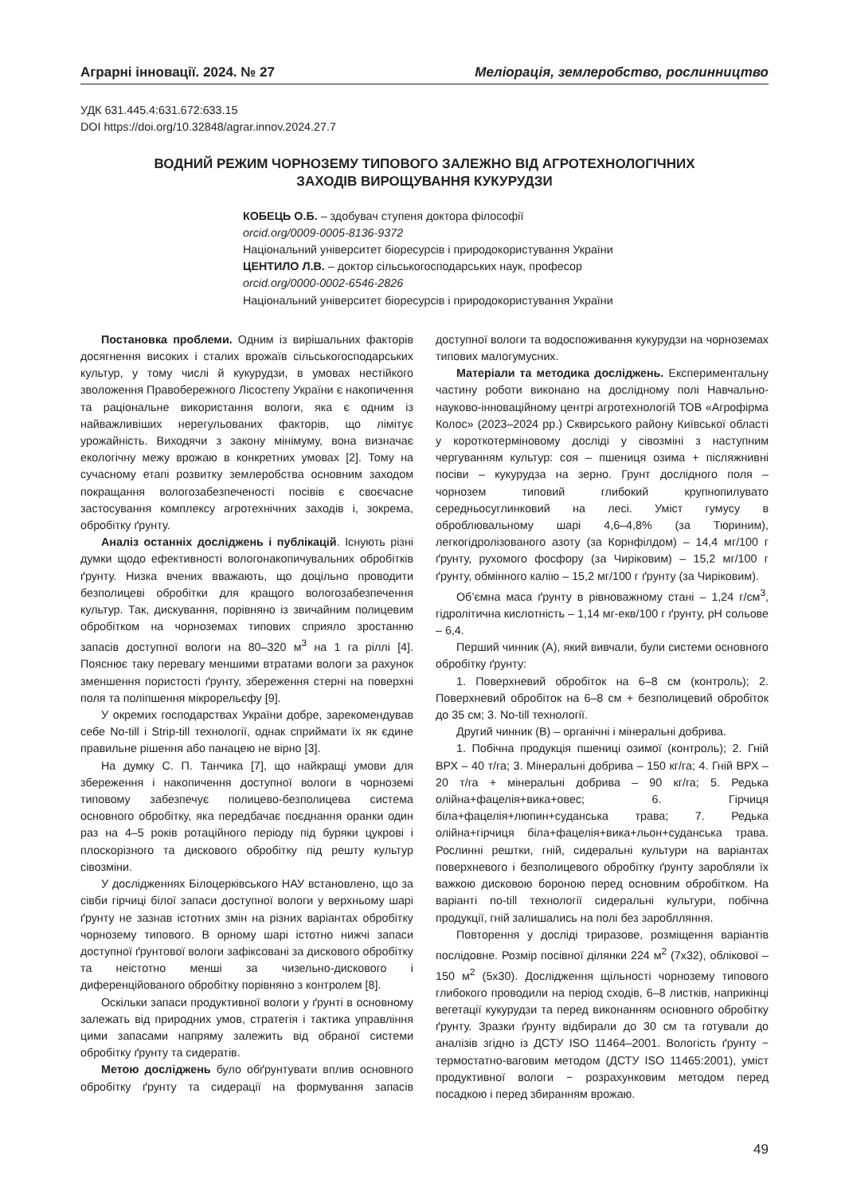Аграрні інновації. 2024. № 27 Меліорація, землеробство, рослинництво
УДК 631.445.4:631.672:633.15
DOI https://doi.org/10.32848/agrar.innov.2024.27.7
ВОДНИЙ РЕЖИМ ЧОРНОЗЕМУ ТИПОВОГО ЗАЛЕЖНО ВІД АГРОТЕХНОЛОГІЧНИХ
ЗАХОДІВ ВИРОЩУВАННЯ КУКУРУДЗИ
КОБЕЦЬ О.Б. – здобувач ступеня доктора філософії
orcid.org/0009-0005-8136-9372
Національний університет біоресурсів і природокористування України
ЦЕНТИЛО Л.В. – доктор сільськогосподарських наук, професор
orcid.org/0000-0002-6546-2826
Національний університет біоресурсів і природокористування України
Постановка проблеми. Одним із вирішальних факторів досягнення високих і сталих врожаїв сільськогосподарських культур, у тому числі й кукурудзи, в умовах нестійкого зволоження Правобережного Лісостепу України є накопичення та раціональне використання вологи, яка є одним із найважливіших нерегульованих факторів, що лімітує урожайність. Виходячи з закону мінімуму, вона визначає екологічну межу врожаю в конкретних умовах [2]. Тому на сучасному етапі розвитку землеробства основним заходом покращання вологозабезпеченості посівів є своєчасне застосування комплексу агротехнічних заходів і, зокрема, обробітку ґрунту.
Аналіз останніх досліджень і публікацій. Існують різні думки щодо ефективності вологонакопичувальних обробітків ґрунту. Низка вчених вважають, що доцільно проводити безполицеві обробітки для кращого вологозабезпечення культур. Так, дискування, порівняно із звичайним полицевим обробітком на чорноземах типових сприяло зростанню запасів доступної вологи на 80–320 м<sup>3</sup> на 1 га ріллі [4]. Пояснює таку перевагу меншими втратами вологи за рахунок зменшення пористості ґрунту, збереження стерні на поверхні поля та поліпшення мікрорельєфу [9].
У окремих господарствах України добре, зарекомендував себе No-till і Strip-till технології, однак сприймати їх як єдине правильне рішення або панацею не вірно [3].
На думку С. П. Танчика [7], що найкращі умови для збереження і накопичення доступної вологи в чорноземі типовому забезпечує полицево-безполицева система основного обробітку, яка передбачає поєднання оранки один раз на 4–5 років ротаційного періоду під буряки цукрові і плоскорізного та дискового обробітку під решту культур сівозміни.
У дослідженнях Білоцерківського НАУ встановлено, що за сівби гірчиці білої запаси доступної вологи у верхньому шарі ґрунту не зазнав істотних змін на різних варіантах обробітку чорнозему типового. В орному шарі істотно нижчі запаси доступної ґрунтової вологи зафіксовані за дискового обробітку та неістотно менші за чизельно-дискового і диференційованого обробітку порівняно з контролем [8].
Оскільки запаси продуктивної вологи у ґрунті в основному залежать від природних умов, стратегія і тактика управління цими запасами напряму залежить від обраної системи обробітку ґрунту та сидератів.
Метою досліджень було обґрунтувати вплив основного обробітку ґрунту та сидерації на формування запасів доступної вологи та водоспоживання кукурудзи на чорноземах типових малогумусних.
Матеріали та методика досліджень. Експериментальну частину роботи виконано на дослідному полі Навчально-науково-інноваційному центрі агротехнологій ТОВ «Агрофірма Колос» (2023–2024 рр.) Сквирського району Київської області у короткотерміновому досліді у сівозміні з наступним чергуванням культур: соя – пшениця озима + післяжнивні посіви – кукурудза на зерно. Грунт дослідного поля – чорнозем типовий глибокий крупнопилувато середньосуглинковий на лесі. Уміст гумусу в оброблювальному шарі 4,6–4,8% (за Тюриним), легкогідролізованого азоту (за Корнфілдом) – 14,4 мг/100 г ґрунту, рухомого фосфору (за Чиріковим) – 15,2 мг/100 г ґрунту, обмінного калію – 15,2 мг/100 г ґрунту (за Чиріковим).
Об’ємна маса ґрунту в рівноважному стані – 1,24 г/см<sup>3</sup>, гідролітична кислотність – 1,14 мг-екв/100 г ґрунту, рН сольове – 6,4.
Перший чинник (А), який вивчали, були системи основного обробітку ґрунту:
1. Поверхневий обробіток на 6–8 см (контроль); 2. Поверхневий обробіток на 6–8 см + безполицевий обробіток до 35 см; 3. No-till технології.
Другий чинник (В) – органічні і мінеральні добрива.
1. Побічна продукція пшениці озимої (контроль); 2. Гній ВРХ – 40 т/га; 3. Мінеральні добрива – 150 кг/га; 4. Гній ВРХ – 20 т/га + мінеральні добрива – 90 кг/га; 5. Редька олійна+фацелія+вика+овес; 6. Гірчиця біла+фацелія+люпин+суданська трава; 7. Редька олійна+гірчиця біла+фацелія+вика+льон+суданська трава. Рослинні рештки, гній, сидеральні культури на варіантах поверхневого і безполицевого обробітку ґрунту заробляли їх важкою дисковою бороною перед основним обробітком. На варіанті no-till технології сидеральні культури, побічна продукції, гній залишались на полі без зароблляння.
Повторення у досліді триразове, розміщення варіантів послідовне. Розмір посівної ділянки 224 м<sup>2</sup> (7х32), облікової – 150 м<sup>2</sup> (5х30). Дослідження щільності чорнозему типового глибокого проводили на період сходів, 6–8 листків, наприкінці вегетації кукурудзи та перед виконанням основного обробітку ґрунту. Зразки ґрунту відбирали до 30 см та готували до аналізів згідно із ДСТУ ISO 11464–2001. Вологість ґрунту − термостатно-ваговим методом (ДСТУ ISO 11465:2001), уміст продуктивної вологи − розрахунковим методом перед посадкою і перед збиранням врожаю.
49